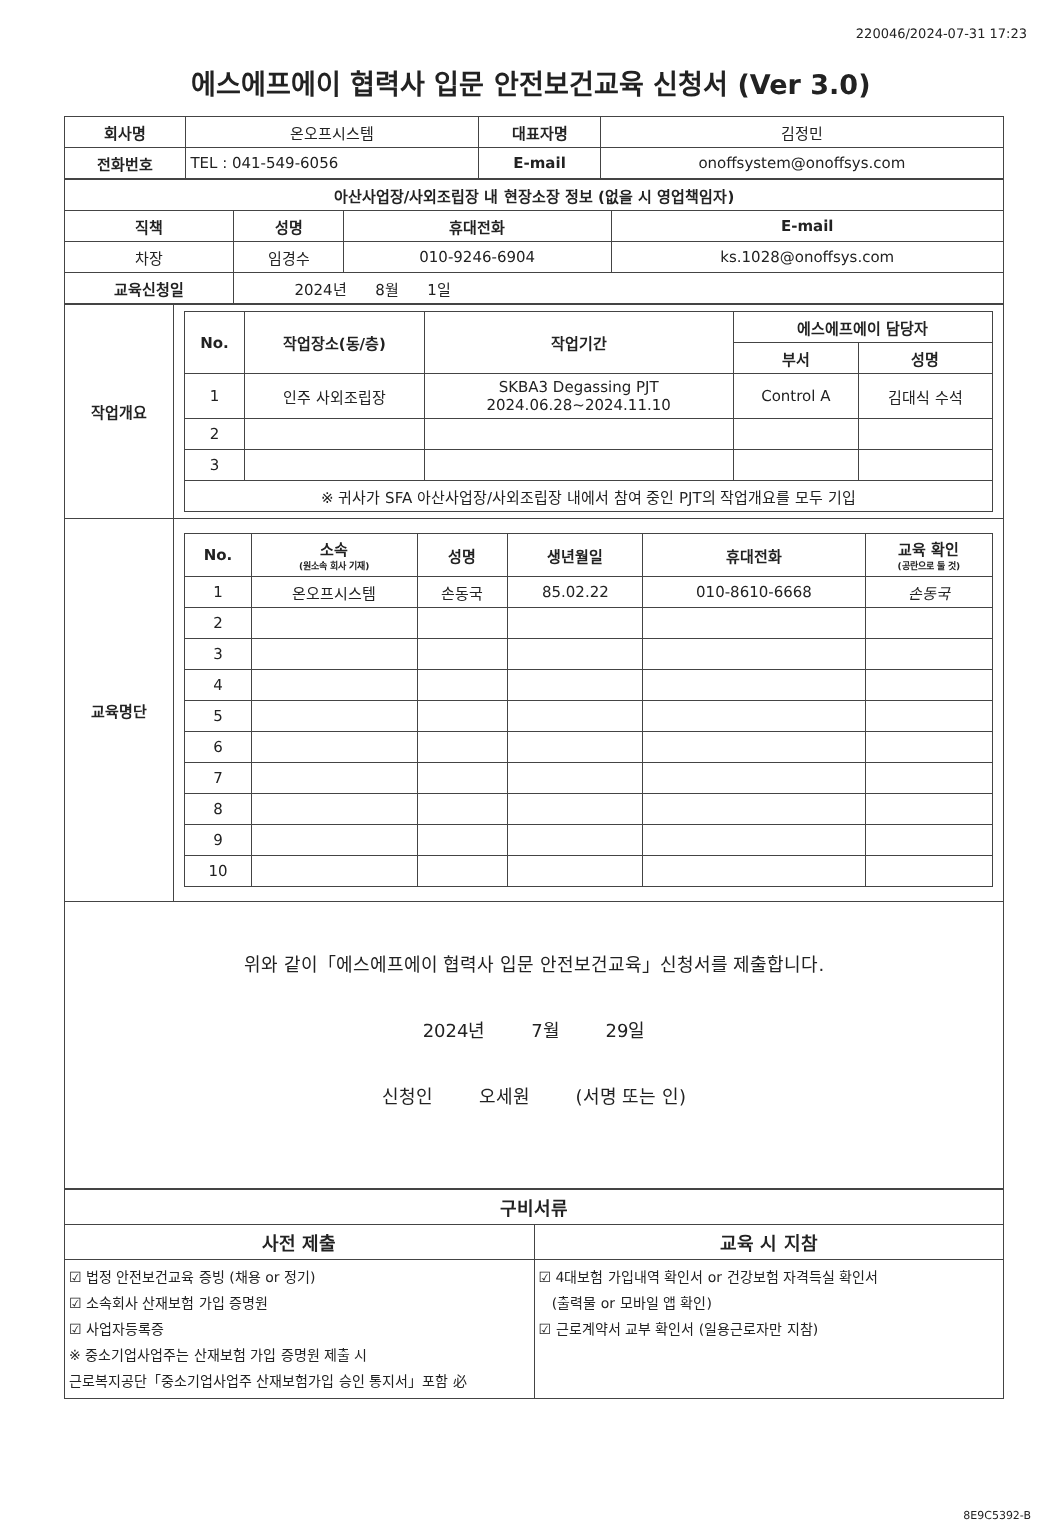220046/2024-07-31 17:23
에스에프에이 협력사 입문 안전보건교육 신청서 (Ver 3.0)
| 회사명 | 온오프시스템 | 대표자명 | 김정민 |
| 전화번호 | TEL : 041-549-6056 | E-mail | onoffsystem@onoffsys.com |
| 아산사업장/사외조립장 내 현장소장 정보 (없을 시 영업책임자) | | | |
| --- | --- | --- | --- |
| 직책 | 성명 | 휴대전화 | E-mail |
| 차장 | 임경수 | 010-9246-6904 | ks.1028@onoffsys.com |
| 교육신청일 | 2024년 8월 1일 | | |
| 작업개요 | / No. / 작업장소(동/층) / 작업기간 / 에스에프에이 담당자 / / / --- / --- / --- / --- / --- / / / / / 부서 / 성명 / / 1 / 인주 사외조립장 / SKBA3 Degassing PJT 2024.06.28~2024.11.10 / Control A / 김대식 수석 / / 2 / / / / / / 3 / / / / / / ※ 귀사가 SFA 아산사업장/사외조립장 내에서 참여 중인 PJT의 작업개요를 모두 기입 / / / / / |
| 교육명단 | / No. / 소속 (원소속 회사 기재) / 성명 / 생년월일 / 휴대전화 / 교육 확인 (공란으로 둘 것) / / --- / --- / --- / --- / --- / --- / / 1 / 온오프시스템 / 손동국 / 85.02.22 / 010-8610-6668 / 손동국 / / 2 / / / / / / / 3 / / / / / / / 4 / / / / / / / 5 / / / / / / / 6 / / / / / / / 7 / / / / / / / 8 / / / / / / / 9 / / / / / / / 10 / / / / / / |
위와 같이「에스에프에이 협력사 입문 안전보건교육」신청서를 제출합니다.
2024년 7월 29일
신청인 오세원 (서명 또는 인)
| 구비서류 | |
| --- | --- |
| 사전 제출 | 교육 시 지참 |
| ☑ 법정 안전보건교육 증빙 (채용 or 정기) ☑ 소속회사 산재보험 가입 증명원 ☑ 사업자등록증 ※ 중소기업사업주는 산재보험 가입 증명원 제출 시 근로복지공단「중소기업사업주 산재보험가입 승인 통지서」포함 必 | ☑ 4대보험 가입내역 확인서 or 건강보험 자격득실 확인서 (출력물 or 모바일 앱 확인) ☑ 근로계약서 교부 확인서 (일용근로자만 지참) |
8E9C5392-B